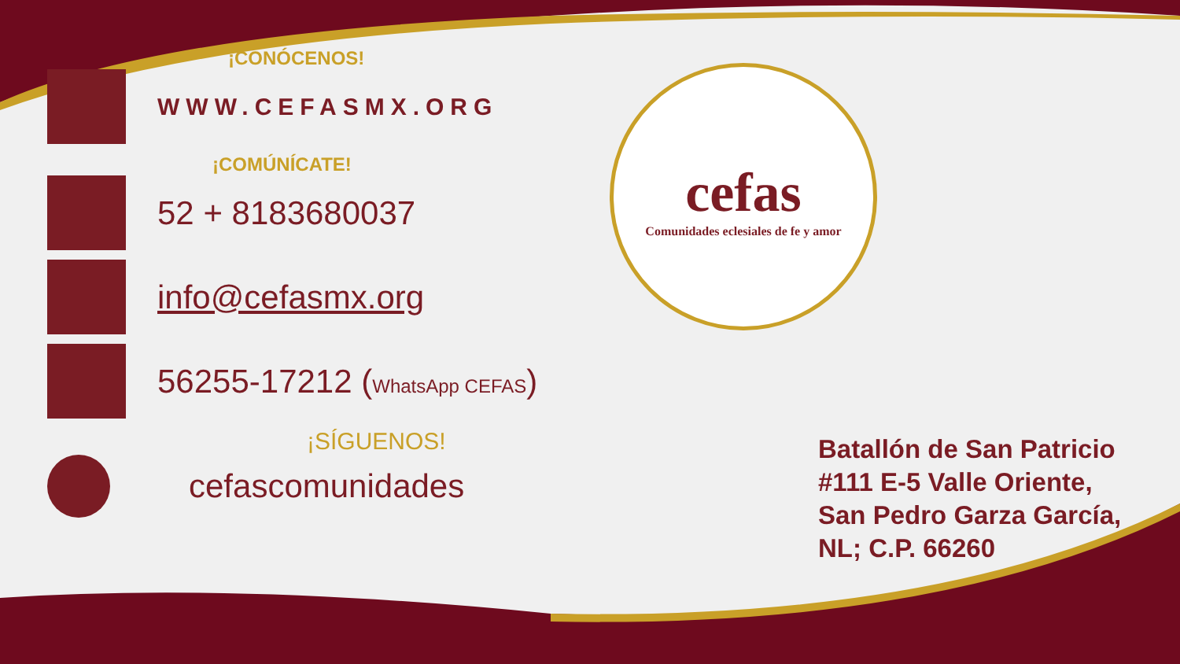cefas
Comunidades eclesiales de fe y amor
¡CONÓCENOS!
WWW.CEFASMX.ORG
¡COMÚNÍCATE!
52 + 8183680037
info@cefasmx.org
56255-17212 (WhatsApp CEFAS)
¡SÍGUENOS!
cefascomunidades
Batallón de San Patricio
#111 E-5 Valle Oriente,
San Pedro Garza García,
NL; C.P. 66260